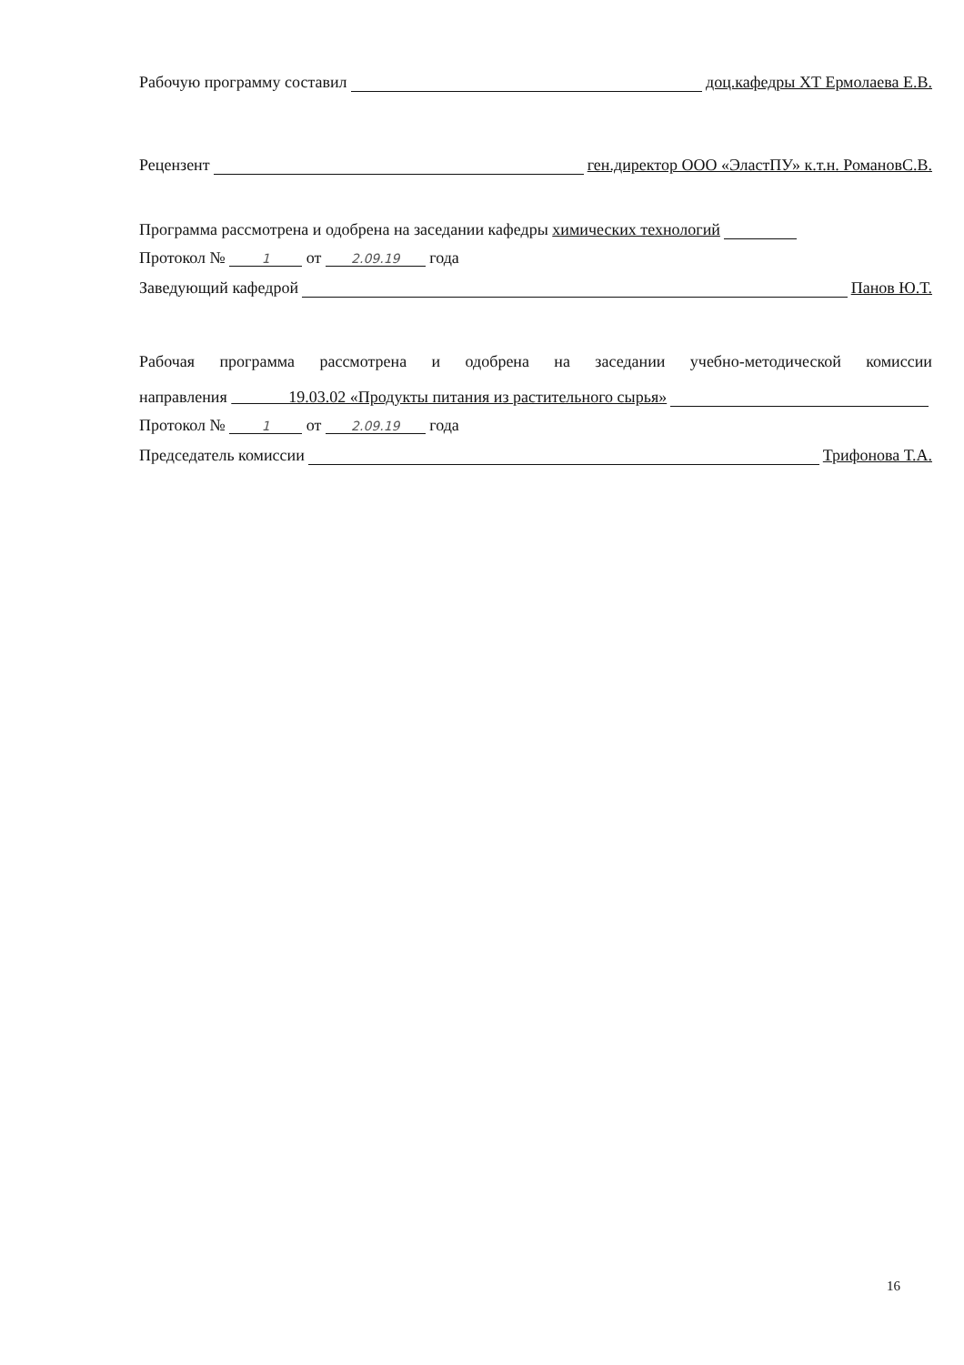Рабочую программу составил доц.кафедры ХТ Ермолаева Е.В.
Рецензент ген.директор ООО «ЭластПУ» к.т.н. РомановС.В.
Программа рассмотрена и одобрена на заседании кафедры химических технологий
Протокол № 1 от 2.09.19 года
Заведующий кафедрой Панов Ю.Т.
Рабочая программа рассмотрена и одобрена на заседании учебно-методической комиссии
направления 19.03.02 «Продукты питания из растительного сырья»
Протокол № 1 от 2.09.19 года
Председатель комиссии Трифонова Т.А.
16